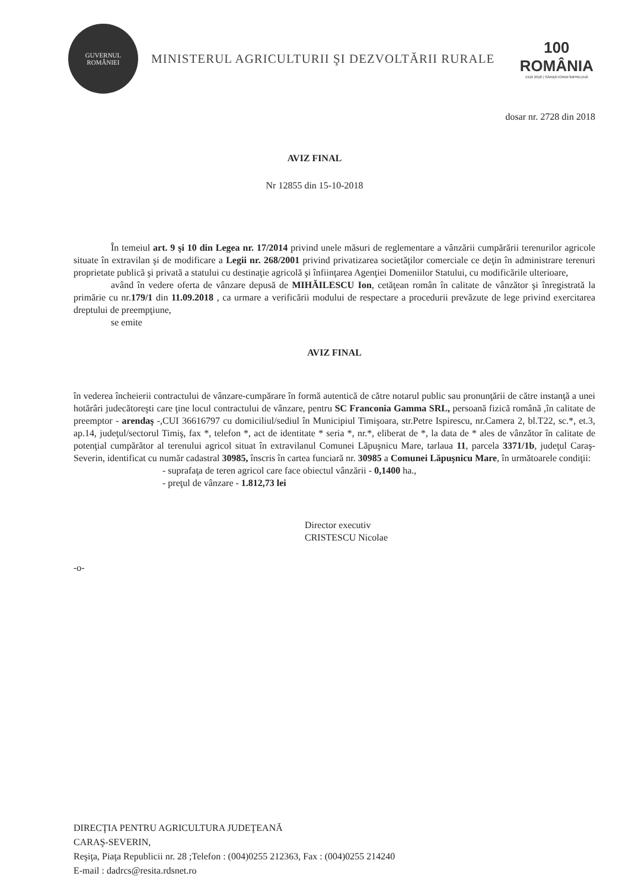GUVERNUL
ROMÂNIEI
MINISTERUL AGRICULTURII ŞI DEZVOLTĂRII RURALE
100
ROMÂNIA
1918 2018 | SĂRBĂTORIM ÎMPREUNĂ
dosar nr. 2728 din 2018
AVIZ FINAL
Nr 12855 din 15-10-2018
În temeiul art. 9 şi 10 din Legea nr. 17/2014 privind unele măsuri de reglementare a vânzării cumpărării terenurilor agricole situate în extravilan şi de modificare a Legii nr. 268/2001 privind privatizarea societăţilor comerciale ce deţin în administrare terenuri proprietate publică şi privată a statului cu destinaţie agricolă şi înfiinţarea Agenţiei Domeniilor Statului, cu modificările ulterioare,
având în vedere oferta de vânzare depusă de MIHĂILESCU Ion, cetăţean român în calitate de vânzător şi înregistrată la primărie cu nr.179/1 din 11.09.2018 , ca urmare a verificării modului de respectare a procedurii prevăzute de lege privind exercitarea dreptului de preempţiune,
se emite
AVIZ FINAL
în vederea încheierii contractului de vânzare-cumpărare în formă autentică de către notarul public sau pronunţării de către instanţă a unei hotărâri judecătoreşti care ţine locul contractului de vânzare, pentru SC Franconia Gamma SRL, persoană fizică română ,în calitate de preemptor - arendaş -,CUI 36616797 cu domiciliul/sediul în Municipiul Timişoara, str.Petre Ispirescu, nr.Camera 2, bl.T22, sc.*, et.3, ap.14, judeţul/sectorul Timiş, fax *, telefon *, act de identitate * seria *, nr.*, eliberat de *, la data de * ales de vânzător în calitate de potenţial cumpărător al terenului agricol situat în extravilanul Comunei Lăpuşnicu Mare, tarlaua 11, parcela 3371/1b, judeţul Caraş-Severin, identificat cu număr cadastral 30985, înscris în cartea funciară nr. 30985 a Comunei Lăpuşnicu Mare, în următoarele condiţii:
- suprafaţa de teren agricol care face obiectul vânzării - 0,1400 ha.,
- preţul de vânzare - 1.812,73 lei
Director executiv
CRISTESCU Nicolae
-o-
DIRECŢIA PENTRU AGRICULTURA JUDEŢEANĂ
CARAŞ-SEVERIN,
Reşiţa, Piaţa Republicii nr. 28 ;Telefon : (004)0255 212363, Fax : (004)0255 214240
E-mail : dadrcs@resita.rdsnet.ro